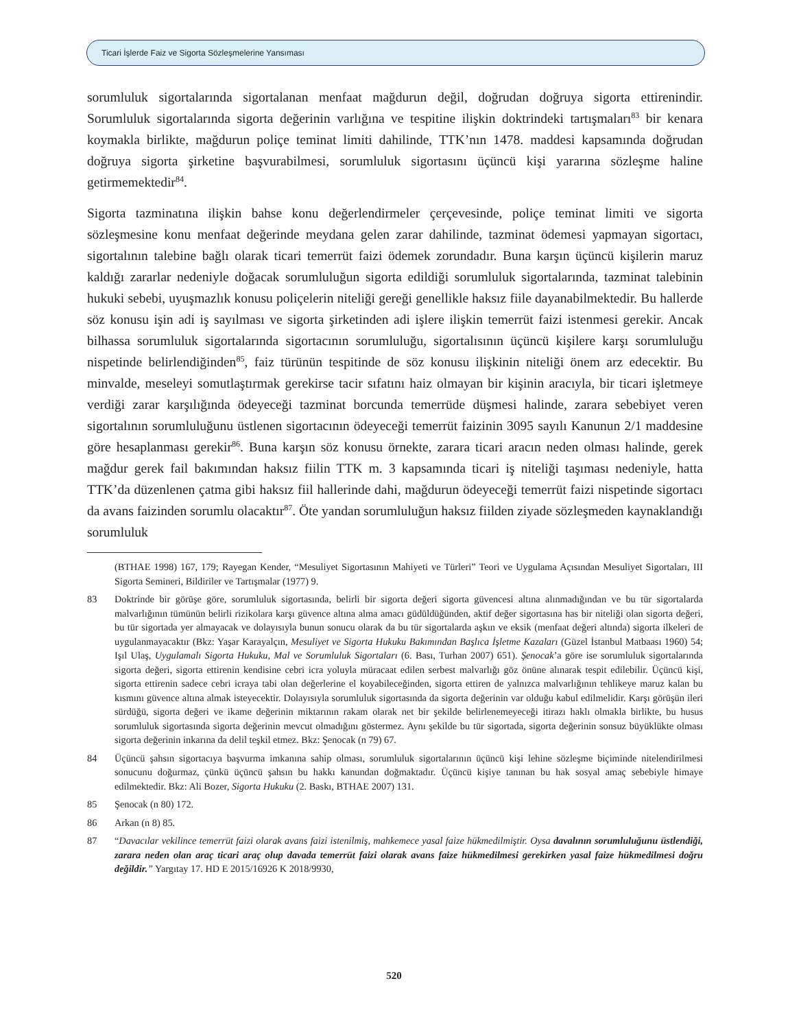Ticari İşlerde Faiz ve Sigorta Sözleşmelerine Yansıması
sorumluluk sigortalarında sigortalanan menfaat mağdurun değil, doğrudan doğruya sigorta ettirenindir. Sorumluluk sigortalarında sigorta değerinin varlığına ve tespitine ilişkin doktrindeki tartışmaları<sup>83</sup> bir kenara koymakla birlikte, mağdurun poliçe teminat limiti dahilinde, TTK’nın 1478. maddesi kapsamında doğrudan doğruya sigorta şirketine başvurabilmesi, sorumluluk sigortasını üçüncü kişi yararına sözleşme haline getirmemektedir<sup>84</sup>.
Sigorta tazminatına ilişkin bahse konu değerlendirmeler çerçevesinde, poliçe teminat limiti ve sigorta sözleşmesine konu menfaat değerinde meydana gelen zarar dahilinde, tazminat ödemesi yapmayan sigortacı, sigortalının talebine bağlı olarak ticari temerrüt faizi ödemek zorundadır. Buna karşın üçüncü kişilerin maruz kaldığı zararlar nedeniyle doğacak sorumluluğun sigorta edildiği sorumluluk sigortalarında, tazminat talebinin hukuki sebebi, uyuşmazlık konusu poliçelerin niteliği gereği genellikle haksız fiile dayanabilmektedir. Bu hallerde söz konusu işin adi iş sayılması ve sigorta şirketinden adi işlere ilişkin temerrüt faizi istenmesi gerekir. Ancak bilhassa sorumluluk sigortalarında sigortacının sorumluluğu, sigortalısının üçüncü kişilere karşı sorumluluğu nispetinde belirlendiğinden<sup>85</sup>, faiz türünün tespitinde de söz konusu ilişkinin niteliği önem arz edecektir. Bu minvalde, meseleyi somutlaştırmak gerekirse tacir sıfatını haiz olmayan bir kişinin aracıyla, bir ticari işletmeye verdiği zarar karşılığında ödeyeceği tazminat borcunda temerrüde düşmesi halinde, zarara sebebiyet veren sigortalının sorumluluğunu üstlenen sigortacının ödeyeceği temerrüt faizinin 3095 sayılı Kanunun 2/1 maddesine göre hesaplanması gerekir<sup>86</sup>. Buna karşın söz konusu örnekte, zarara ticari aracın neden olması halinde, gerek mağdur gerek fail bakımından haksız fiilin TTK m. 3 kapsamında ticari iş niteliği taşıması nedeniyle, hatta TTK’da düzenlenen çatma gibi haksız fiil hallerinde dahi, mağdurun ödeyeceği temerrüt faizi nispetinde sigortacı da avans faizinden sorumlu olacaktır<sup>87</sup>. Öte yandan sorumluluğun haksız fiilden ziyade sözleşmeden kaynaklandığı sorumluluk
(BTHAE 1998) 167, 179; Rayegan Kender, “Mesuliyet Sigortasının Mahiyeti ve Türleri” Teori ve Uygulama Açısından Mesuliyet Sigortaları, III Sigorta Semineri, Bildiriler ve Tartışmalar (1977) 9.
83 Doktrinde bir görüşe göre, sorumluluk sigortasında, belirli bir sigorta değeri sigorta güvencesi altına alınmadığından ve bu tür sigortalarda malvarlığının tümünün belirli rizikolara karşı güvence altına alma amacı güdüldüğünden, aktif değer sigortasına has bir niteliği olan sigorta değeri, bu tür sigortada yer almayacak ve dolayısıyla bunun sonucu olarak da bu tür sigortalarda aşkın ve eksik (menfaat değeri altında) sigorta ilkeleri de uygulanmayacaktır (Bkz: Yaşar Karayalçın, Mesuliyet ve Sigorta Hukuku Bakımından Başlıca İşletme Kazaları (Güzel İstanbul Matbaası 1960) 54; Işıl Ulaş, Uygulamalı Sigorta Hukuku, Mal ve Sorumluluk Sigortaları (6. Bası, Turhan 2007) 651). Şenocak’a göre ise sorumluluk sigortalarında sigorta değeri, sigorta ettirenin kendisine cebri icra yoluyla müracaat edilen serbest malvarlığı göz önüne alınarak tespit edilebilir. Üçüncü kişi, sigorta ettirenin sadece cebri icraya tabi olan değerlerine el koyabileceğinden, sigorta ettiren de yalnızca malvarlığının tehlikeye maruz kalan bu kısmını güvence altına almak isteyecektir. Dolayısıyla sorumluluk sigortasında da sigorta değerinin var olduğu kabul edilmelidir. Karşı görüşün ileri sürdüğü, sigorta değeri ve ikame değerinin miktarının rakam olarak net bir şekilde belirlenemeyeceği itirazı haklı olmakla birlikte, bu husus sorumluluk sigortasında sigorta değerinin mevcut olmadığını göstermez. Aynı şekilde bu tür sigortada, sigorta değerinin sonsuz büyüklükte olması sigorta değerinin inkarına da delil teşkil etmez. Bkz: Şenocak (n 79) 67.
84 Üçüncü şahsın sigortacıya başvurma imkanına sahip olması, sorumluluk sigortalarının üçüncü kişi lehine sözleşme biçiminde nitelendirilmesi sonucunu doğurmaz, çünkü üçüncü şahsın bu hakkı kanundan doğmaktadır. Üçüncü kişiye tanınan bu hak sosyal amaç sebebiyle himaye edilmektedir. Bkz: Ali Bozer, Sigorta Hukuku (2. Baskı, BTHAE 2007) 131.
85 Şenocak (n 80) 172.
86 Arkan (n 8) 85.
87 “Davacılar vekilince temerrüt faizi olarak avans faizi istenilmiş, mahkemece yasal faize hükmedilmiştir. Oysa davalının sorumluluğunu üstlendiği, zarara neden olan araç ticari araç olup davada temerrüt faizi olarak avans faize hükmedilmesi gerekirken yasal faize hükmedilmesi doğru değildir.” Yargıtay 17. HD E 2015/16926 K 2018/9930,
520